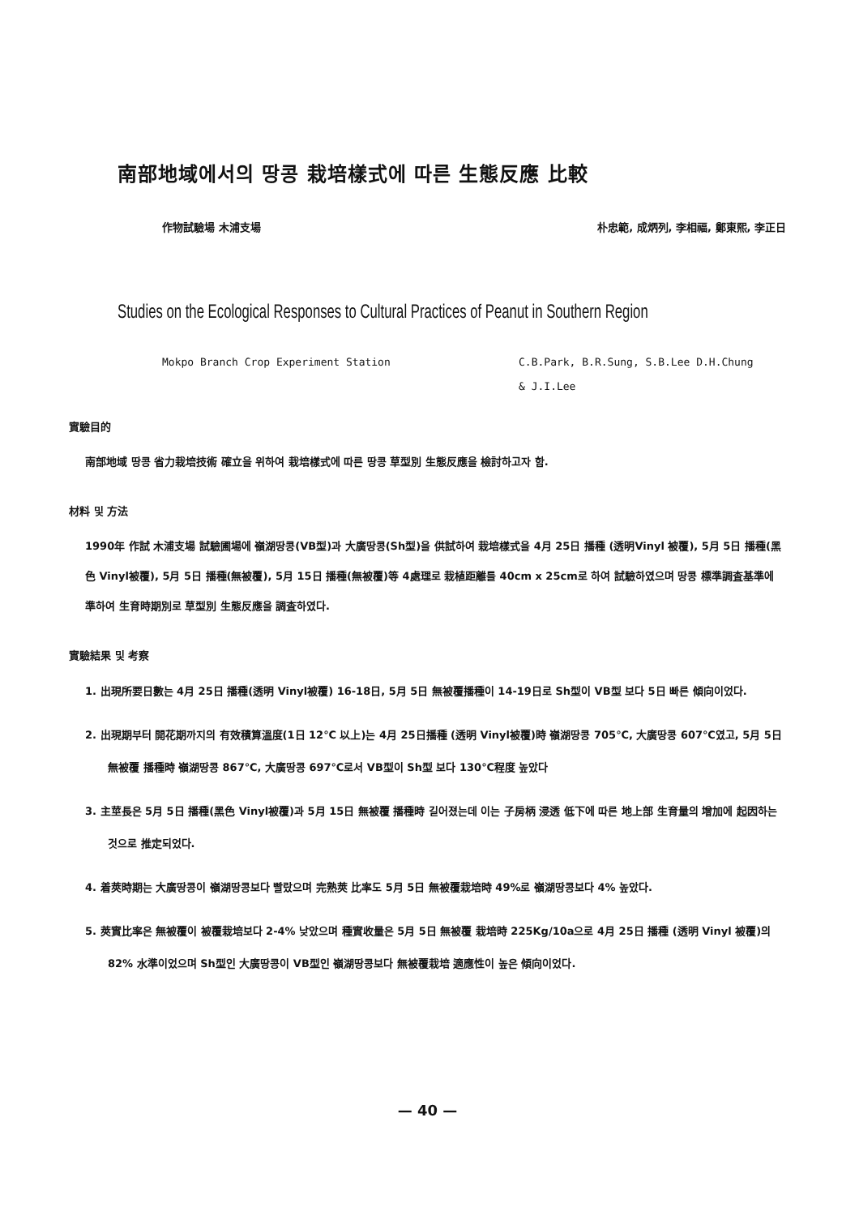南部地域에서의 땅콩 栽培樣式에 따른 生態反應 比較
作物試驗場 木浦支場 朴忠範, 成炳列, 李相福, 鄭東熙, 李正日
Studies on the Ecological Responses to Cultural Practices of Peanut in Southern Region
Mokpo Branch Crop Experiment Station C.B.Park, B.R.Sung, S.B.Lee D.H.Chung
& J.I.Lee
實驗目的
南部地域 땅콩 省力栽培技術 確立을 위하여 栽培樣式에 따른 땅콩 草型別 生態反應을 檢討하고자 함.
材料 및 方法
1990年 作試 木浦支場 試驗圃場에 嶺湖땅콩(VB型)과 大廣땅콩(Sh型)을 供試하여 栽培樣式을 4月 25日 播種 (透明Vinyl 被覆), 5月 5日 播種(黑色 Vinyl被覆), 5月 5日 播種(無被覆), 5月 15日 播種(無被覆)等 4處理로 栽植距離를 40cm x 25cm로 하여 試驗하였으며 땅콩 標準調査基準에 準하여 生育時期別로 草型別 生態反應을 調査하였다.
實驗結果 및 考察
1. 出現所要日數는 4月 25日 播種(透明 Vinyl被覆) 16-18日, 5月 5日 無被覆播種이 14-19日로 Sh型이 VB型 보다 5日 빠른 傾向이었다.
2. 出現期부터 開花期까지의 有效積算溫度(1日 12℃ 以上)는 4月 25日播種 (透明 Vinyl被覆)時 嶺湖땅콩 705℃, 大廣땅콩 607℃였고, 5月 5日 無被覆 播種時 嶺湖땅콩 867℃, 大廣땅콩 697℃로서 VB型이 Sh型 보다 130℃程度 높았다
3. 主莖長은 5月 5日 播種(黑色 Vinyl被覆)과 5月 15日 無被覆 播種時 길어졌는데 이는 子房柄 浸透 低下에 따른 地上部 生育量의 增加에 起因하는 것으로 推定되었다.
4. 着莢時期는 大廣땅콩이 嶺湖땅콩보다 빨랐으며 完熟莢 比率도 5月 5日 無被覆栽培時 49%로 嶺湖땅콩보다 4% 높았다.
5. 莢實比率은 無被覆이 被覆栽培보다 2-4% 낮았으며 種實收量은 5月 5日 無被覆 栽培時 225Kg/10a으로 4月 25日 播種 (透明 Vinyl 被覆)의 82% 水準이었으며 Sh型인 大廣땅콩이 VB型인 嶺湖땅콩보다 無被覆栽培 適應性이 높은 傾向이었다.
— 40 —